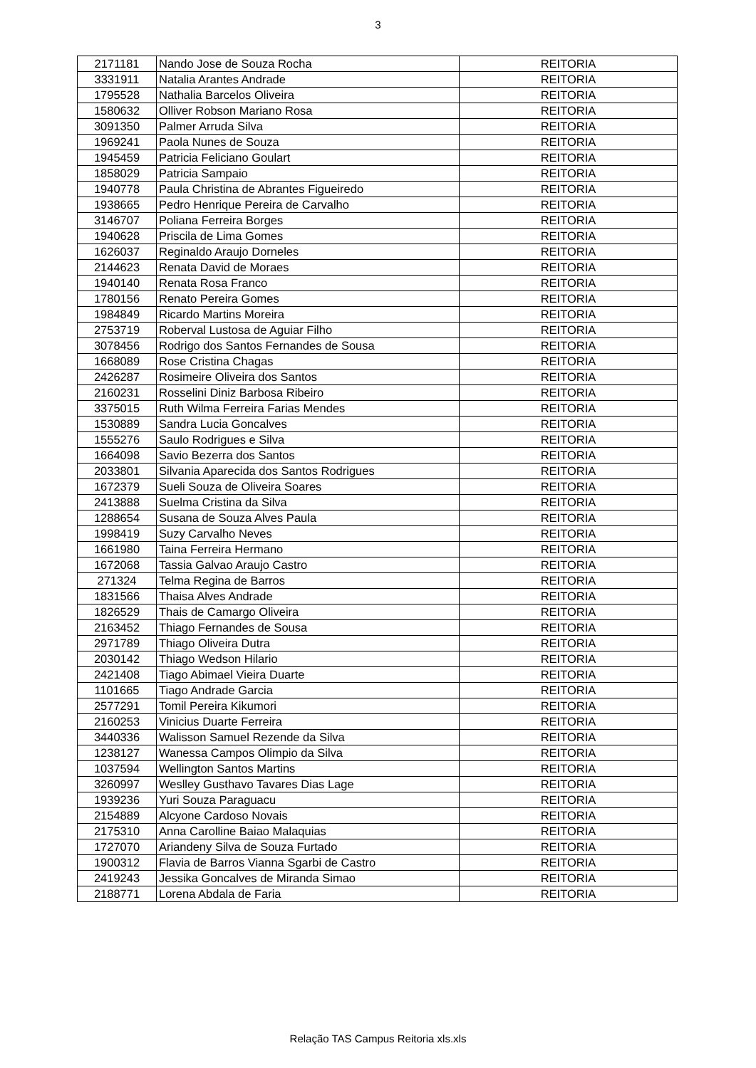3
| 2171181 | Nando Jose de Souza Rocha | REITORIA |
| 3331911 | Natalia Arantes Andrade | REITORIA |
| 1795528 | Nathalia Barcelos Oliveira | REITORIA |
| 1580632 | Olliver Robson Mariano Rosa | REITORIA |
| 3091350 | Palmer Arruda Silva | REITORIA |
| 1969241 | Paola Nunes de Souza | REITORIA |
| 1945459 | Patricia Feliciano Goulart | REITORIA |
| 1858029 | Patricia Sampaio | REITORIA |
| 1940778 | Paula Christina de Abrantes Figueiredo | REITORIA |
| 1938665 | Pedro Henrique Pereira de Carvalho | REITORIA |
| 3146707 | Poliana Ferreira Borges | REITORIA |
| 1940628 | Priscila de Lima Gomes | REITORIA |
| 1626037 | Reginaldo Araujo Dorneles | REITORIA |
| 2144623 | Renata David de Moraes | REITORIA |
| 1940140 | Renata Rosa Franco | REITORIA |
| 1780156 | Renato Pereira Gomes | REITORIA |
| 1984849 | Ricardo Martins Moreira | REITORIA |
| 2753719 | Roberval Lustosa de Aguiar Filho | REITORIA |
| 3078456 | Rodrigo dos Santos Fernandes de Sousa | REITORIA |
| 1668089 | Rose Cristina Chagas | REITORIA |
| 2426287 | Rosimeire Oliveira dos Santos | REITORIA |
| 2160231 | Rosselini Diniz Barbosa Ribeiro | REITORIA |
| 3375015 | Ruth Wilma Ferreira Farias Mendes | REITORIA |
| 1530889 | Sandra Lucia Goncalves | REITORIA |
| 1555276 | Saulo Rodrigues e Silva | REITORIA |
| 1664098 | Savio Bezerra dos Santos | REITORIA |
| 2033801 | Silvania Aparecida dos Santos Rodrigues | REITORIA |
| 1672379 | Sueli Souza de Oliveira Soares | REITORIA |
| 2413888 | Suelma Cristina da Silva | REITORIA |
| 1288654 | Susana de Souza Alves Paula | REITORIA |
| 1998419 | Suzy Carvalho Neves | REITORIA |
| 1661980 | Taina Ferreira Hermano | REITORIA |
| 1672068 | Tassia Galvao Araujo Castro | REITORIA |
| 271324 | Telma Regina de Barros | REITORIA |
| 1831566 | Thaisa Alves Andrade | REITORIA |
| 1826529 | Thais de Camargo Oliveira | REITORIA |
| 2163452 | Thiago Fernandes de Sousa | REITORIA |
| 2971789 | Thiago Oliveira Dutra | REITORIA |
| 2030142 | Thiago Wedson Hilario | REITORIA |
| 2421408 | Tiago Abimael Vieira Duarte | REITORIA |
| 1101665 | Tiago Andrade Garcia | REITORIA |
| 2577291 | Tomil Pereira Kikumori | REITORIA |
| 2160253 | Vinicius Duarte Ferreira | REITORIA |
| 3440336 | Walisson Samuel Rezende da Silva | REITORIA |
| 1238127 | Wanessa Campos Olimpio da Silva | REITORIA |
| 1037594 | Wellington Santos Martins | REITORIA |
| 3260997 | Weslley Gusthavo Tavares Dias Lage | REITORIA |
| 1939236 | Yuri Souza Paraguacu | REITORIA |
| 2154889 | Alcyone Cardoso Novais | REITORIA |
| 2175310 | Anna Carolline Baiao Malaquias | REITORIA |
| 1727070 | Ariandeny Silva de Souza Furtado | REITORIA |
| 1900312 | Flavia de Barros Vianna Sgarbi de Castro | REITORIA |
| 2419243 | Jessika Goncalves de Miranda Simao | REITORIA |
| 2188771 | Lorena Abdala de Faria | REITORIA |
Relação TAS Campus Reitoria xls.xls